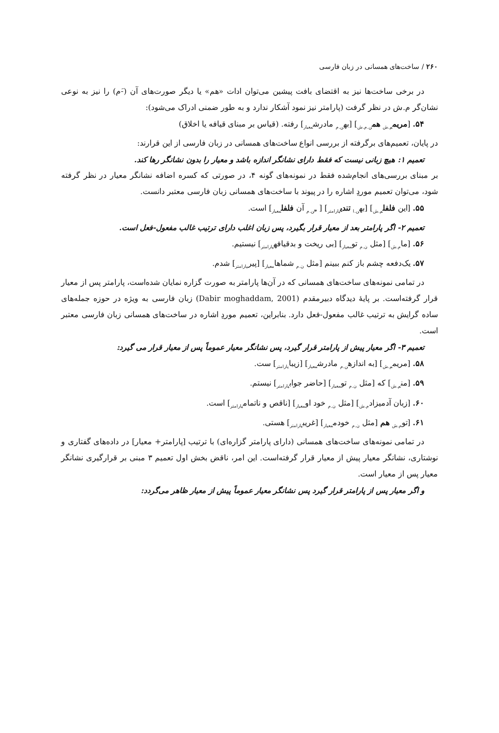۲۶۰ / ساخت‌های همسانی در زبان فارسی
در برخی ساخت‌ها نیز به اقتضای بافت پیشین می‌توان ادات «هم» یا دیگر صورت‌های آن (-َم) را نیز به نوعی نشان‌گر م.ش در نظر گرفت (پارامتر نیز نمود آشکار ندارد و به طور ضمنی ادراک می‌شود):
۵۴. [مریم<sub>م.ش</sub> هم<sub>ن.م.ش</sub>] [به<sub>ن.م</sub> مادرش<sub>معیار</sub>] رفته. (قیاس بر مبنای قیافه یا اخلاق)
در پایان، تعمیم‌های برگرفته از بررسی انواع ساخت‌های همسانی در زبان فارسی از این قرارند:
تعمیم ۱: هیچ زبانی نیست که فقط دارای نشانگر اندازه باشد و معیار را بدون نشانگر رها کند.
بر مبنای بررسی‌های انجام‌شده فقط در نمونه‌های گونه ۴، در صورتی که کسره اضافه نشانگر معیار در نظر گرفته شود، می‌توان تعمیم موردِ اشاره را در پیوند با ساخت‌های همسانی زبان فارسی معتبر دانست.
۵۵. [این فلفل<sub>م.ش</sub>] [به<sub>ن.ا</sub> تندی<sub>پارامتر</sub>] [ ـِ<sub>ن.م</sub> آن فلفل<sub>معیار</sub>] است.
تعمیم ۲- اگر پارامتر بعد از معیار قرار بگیرد، پس زبان اغلب دارای ترتیب غالب مفعول-فعل است.
۵۶. [ما<sub>م.ش</sub>] [مثل <sub>ن.م</sub> تو<sub>معیار</sub>] [بی ریخت و بدقیافه<sub>پارامتر</sub>] نیستیم.
۵۷. یک‌دفعه چشم باز کنم ببینم [مثل <sub>ن.م</sub> شماها<sub>معیار</sub>] [پیر<sub>پارامتر</sub>] شدم.
در تمامی نمونه‌های ساخت‌های همسانی که در آن‌ها پارامتر به صورت گزاره نمایان شده‌است، پارامتر پس از معیار قرار گرفته‌است. بر پایهٔ دیدگاه دبیرمقدم (Dabir moghaddam, 2001) زبان فارسی به ویژه در حوزه جمله‌های ساده گرایش به ترتیب غالب مفعول-فعل دارد. بنابراین، تعمیم موردِ اشاره در ساخت‌های همسانی زبان فارسی معتبر است.
تعمیم ۳- اگر معیار پیش از پارامتر قرار گیرد، پس نشانگر معیار عموماً پس از معیار قرار می گیرد:
۵۸. [مریم<sub>م.ش</sub>] [به اندازه<sub>ن.م</sub> مادرش<sub>معیار</sub>] [زیبا<sub>پارامتر</sub>] ست.
۵۹. [من<sub>م.ش</sub>] که [مثل <sub>ن.م</sub> تو<sub>معیار</sub>] [حاضر جواب<sub>پارامتر</sub>] نیستم.
۶۰. [زبان آدمیزاد<sub>م.ش</sub>] [مثل <sub>ن.م</sub> خود او<sub>معیار</sub>] [ناقص و ناتمام<sub>پارامتر</sub>] است.
۶۱. [تو<sub>م.ش</sub> هم [مثل <sub>ن.م</sub> خودم<sub>معیار</sub>] [غریب<sub>پارامتر</sub>] هستی.
در تمامی نمونه‌های ساخت‌های همسانی (دارای پارامتر گزاره‌ای) با ترتیب [پارامتر+ معیار] در داده‌های گفتاری و نوشتاری، نشانگر معیار پیش از معیار قرار گرفته‌است. این امر، ناقض بخش اول تعمیم ۳ مبنی بر قرارگیری نشانگر معیار پس از معیار است.
و اگر معیار پس از پارامتر قرار گیرد پس نشانگر معیار عموماً پیش از معیار ظاهر می‌گردد: